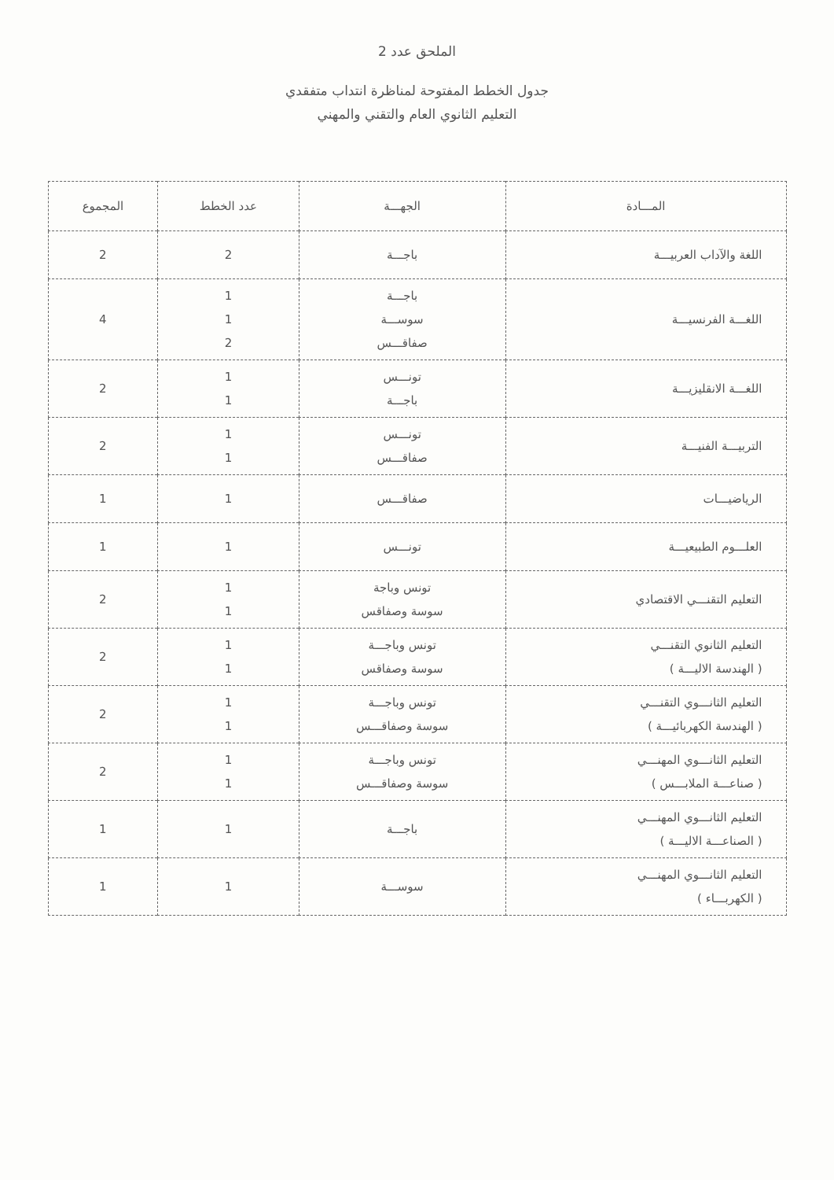الملحق عدد 2
جدول الخطط المفتوحة لمناظرة انتداب متفقدي
التعليم الثانوي العام والتقني والمهني
| المـــادة | الجهـــة | عدد الخطط | المجموع |
| --- | --- | --- | --- |
| اللغة والآداب العربيـــة | باجـــة | 2 | 2 |
| اللغـــة الفرنسيـــة | باجـــة سوســـة صفاقـــس | 1 1 2 | 4 |
| اللغـــة الانقليزيـــة | تونـــس باجـــة | 1 1 | 2 |
| التربيـــة الفنيـــة | تونـــس صفاقـــس | 1 1 | 2 |
| الرياضيـــات | صفاقـــس | 1 | 1 |
| العلـــوم الطبيعيـــة | تونـــس | 1 | 1 |
| التعليم التقنـــي الاقتصادي | تونس وباجة سوسة وصفاقس | 1 1 | 2 |
| التعليم الثانوي التقنـــي ( الهندسة الاليـــة ) | تونس وباجـــة سوسة وصفاقس | 1 1 | 2 |
| التعليم الثانـــوي التقنـــي ( الهندسة الكهربائيـــة ) | تونس وباجـــة سوسة وصفاقـــس | 1 1 | 2 |
| التعليم الثانـــوي المهنـــي ( صناعـــة الملابـــس ) | تونس وباجـــة سوسة وصفاقـــس | 1 1 | 2 |
| التعليم الثانـــوي المهنـــي ( الصناعـــة الاليـــة ) | باجـــة | 1 | 1 |
| التعليم الثانـــوي المهنـــي ( الكهربـــاء ) | سوســـة | 1 | 1 |